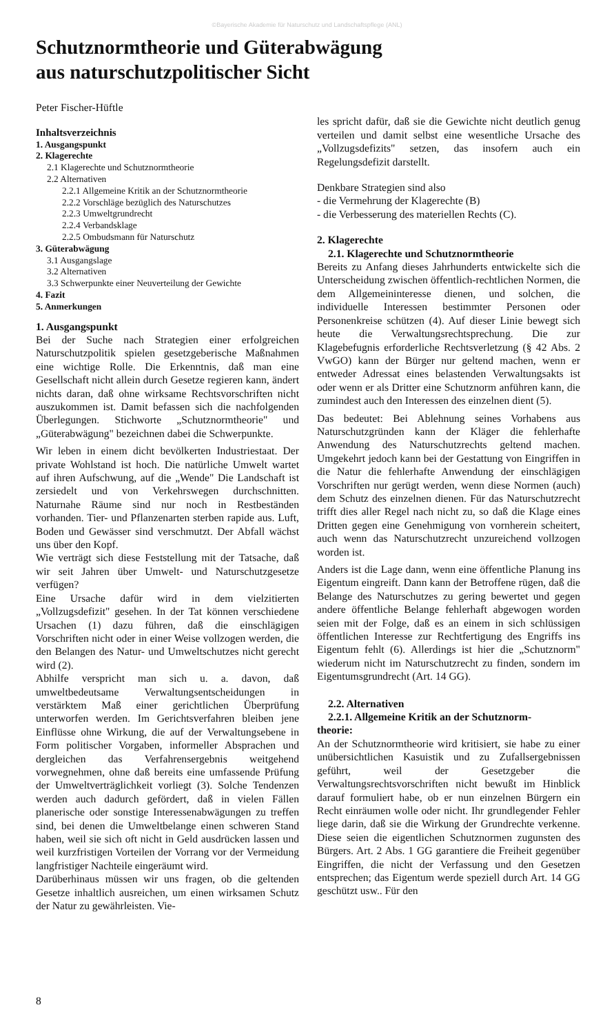©Bayerische Akademie für Naturschutz und Landschaftspflege (ANL)
Schutznormtheorie und Güterabwägung
aus naturschutzpolitischer Sicht
Peter Fischer-Hüftle
Inhaltsverzeichnis
1. Ausgangspunkt
2. Klagerechte
2.1 Klagerechte und Schutznormtheorie
2.2 Alternativen
2.2.1 Allgemeine Kritik an der Schutznormtheorie
2.2.2 Vorschläge bezüglich des Naturschutzes
2.2.3 Umweltgrundrecht
2.2.4 Verbandsklage
2.2.5 Ombudsmann für Naturschutz
3. Güterabwägung
3.1 Ausgangslage
3.2 Alternativen
3.3 Schwerpunkte einer Neuverteilung der Gewichte
4. Fazit
5. Anmerkungen
1. Ausgangspunkt
Bei der Suche nach Strategien einer erfolgreichen Naturschutzpolitik spielen gesetzgeberische Maßnahmen eine wichtige Rolle. Die Erkenntnis, daß man eine Gesellschaft nicht allein durch Gesetze regieren kann, ändert nichts daran, daß ohne wirksame Rechtsvorschriften nicht auszukommen ist. Damit befassen sich die nachfolgenden Überlegungen. Stichworte „Schutznormtheorie" und „Güterabwägung" bezeichnen dabei die Schwerpunkte.
Wir leben in einem dicht bevölkerten Industriestaat. Der private Wohlstand ist hoch. Die natürliche Umwelt wartet auf ihren Aufschwung, auf die „Wende" Die Landschaft ist zersiedelt und von Verkehrswegen durchschnitten. Naturnahe Räume sind nur noch in Restbeständen vorhanden. Tier- und Pflanzenarten sterben rapide aus. Luft, Boden und Gewässer sind verschmutzt. Der Abfall wächst uns über den Kopf.
Wie verträgt sich diese Feststellung mit der Tatsache, daß wir seit Jahren über Umwelt- und Naturschutzgesetze verfügen?
Eine Ursache dafür wird in dem vielzitierten „Vollzugsdefizit" gesehen. In der Tat können verschiedene Ursachen (1) dazu führen, daß die einschlägigen Vorschriften nicht oder in einer Weise vollzogen werden, die den Belangen des Natur- und Umweltschutzes nicht gerecht wird (2).
Abhilfe verspricht man sich u. a. davon, daß umweltbedeutsame Verwaltungsentscheidungen in verstärktem Maß einer gerichtlichen Überprüfung unterworfen werden. Im Gerichtsverfahren bleiben jene Einflüsse ohne Wirkung, die auf der Verwaltungsebene in Form politischer Vorgaben, informeller Absprachen und dergleichen das Verfahrensergebnis weitgehend vorwegnehmen, ohne daß bereits eine umfassende Prüfung der Umweltverträglichkeit vorliegt (3). Solche Tendenzen werden auch dadurch gefördert, daß in vielen Fällen planerische oder sonstige Interessenabwägungen zu treffen sind, bei denen die Umweltbelange einen schweren Stand haben, weil sie sich oft nicht in Geld ausdrücken lassen und weil kurzfristigen Vorteilen der Vorrang vor der Vermeidung langfristiger Nachteile eingeräumt wird.
Darüberhinaus müssen wir uns fragen, ob die geltenden Gesetze inhaltlich ausreichen, um einen wirksamen Schutz der Natur zu gewährleisten. Vie-
les spricht dafür, daß sie die Gewichte nicht deutlich genug verteilen und damit selbst eine wesentliche Ursache des „Vollzugsdefizits" setzen, das insofern auch ein Regelungsdefizit darstellt.
Denkbare Strategien sind also
- die Vermehrung der Klagerechte (B)
- die Verbesserung des materiellen Rechts (C).
2. Klagerechte
2.1. Klagerechte und Schutznormtheorie
Bereits zu Anfang dieses Jahrhunderts entwickelte sich die Unterscheidung zwischen öffentlich-rechtlichen Normen, die dem Allgemeininteresse dienen, und solchen, die individuelle Interessen bestimmter Personen oder Personenkreise schützen (4). Auf dieser Linie bewegt sich heute die Verwaltungsrechtsprechung. Die zur Klagebefugnis erforderliche Rechtsverletzung (§ 42 Abs. 2 VwGO) kann der Bürger nur geltend machen, wenn er entweder Adressat eines belastenden Verwaltungsakts ist oder wenn er als Dritter eine Schutznorm anführen kann, die zumindest auch den Interessen des einzelnen dient (5).
Das bedeutet: Bei Ablehnung seines Vorhabens aus Naturschutzgründen kann der Kläger die fehlerhafte Anwendung des Naturschutzrechts geltend machen. Umgekehrt jedoch kann bei der Gestattung von Eingriffen in die Natur die fehlerhafte Anwendung der einschlägigen Vorschriften nur gerügt werden, wenn diese Normen (auch) dem Schutz des einzelnen dienen. Für das Naturschutzrecht trifft dies aller Regel nach nicht zu, so daß die Klage eines Dritten gegen eine Genehmigung von vornherein scheitert, auch wenn das Naturschutzrecht unzureichend vollzogen worden ist.
Anders ist die Lage dann, wenn eine öffentliche Planung ins Eigentum eingreift. Dann kann der Betroffene rügen, daß die Belange des Naturschutzes zu gering bewertet und gegen andere öffentliche Belange fehlerhaft abgewogen worden seien mit der Folge, daß es an einem in sich schlüssigen öffentlichen Interesse zur Rechtfertigung des Engriffs ins Eigentum fehlt (6). Allerdings ist hier die „Schutznorm" wiederum nicht im Naturschutzrecht zu finden, sondern im Eigentumsgrundrecht (Art. 14 GG).
2.2. Alternativen
2.2.1. Allgemeine Kritik an der Schutznorm-
theorie:
An der Schutznormtheorie wird kritisiert, sie habe zu einer unübersichtlichen Kasuistik und zu Zufallsergebnissen geführt, weil der Gesetzgeber die Verwaltungsrechtsvorschriften nicht bewußt im Hinblick darauf formuliert habe, ob er nun einzelnen Bürgern ein Recht einräumen wolle oder nicht. Ihr grundlegender Fehler liege darin, daß sie die Wirkung der Grundrechte verkenne. Diese seien die eigentlichen Schutznormen zugunsten des Bürgers. Art. 2 Abs. 1 GG garantiere die Freiheit gegenüber Eingriffen, die nicht der Verfassung und den Gesetzen entsprechen; das Eigentum werde speziell durch Art. 14 GG geschützt usw.. Für den
8